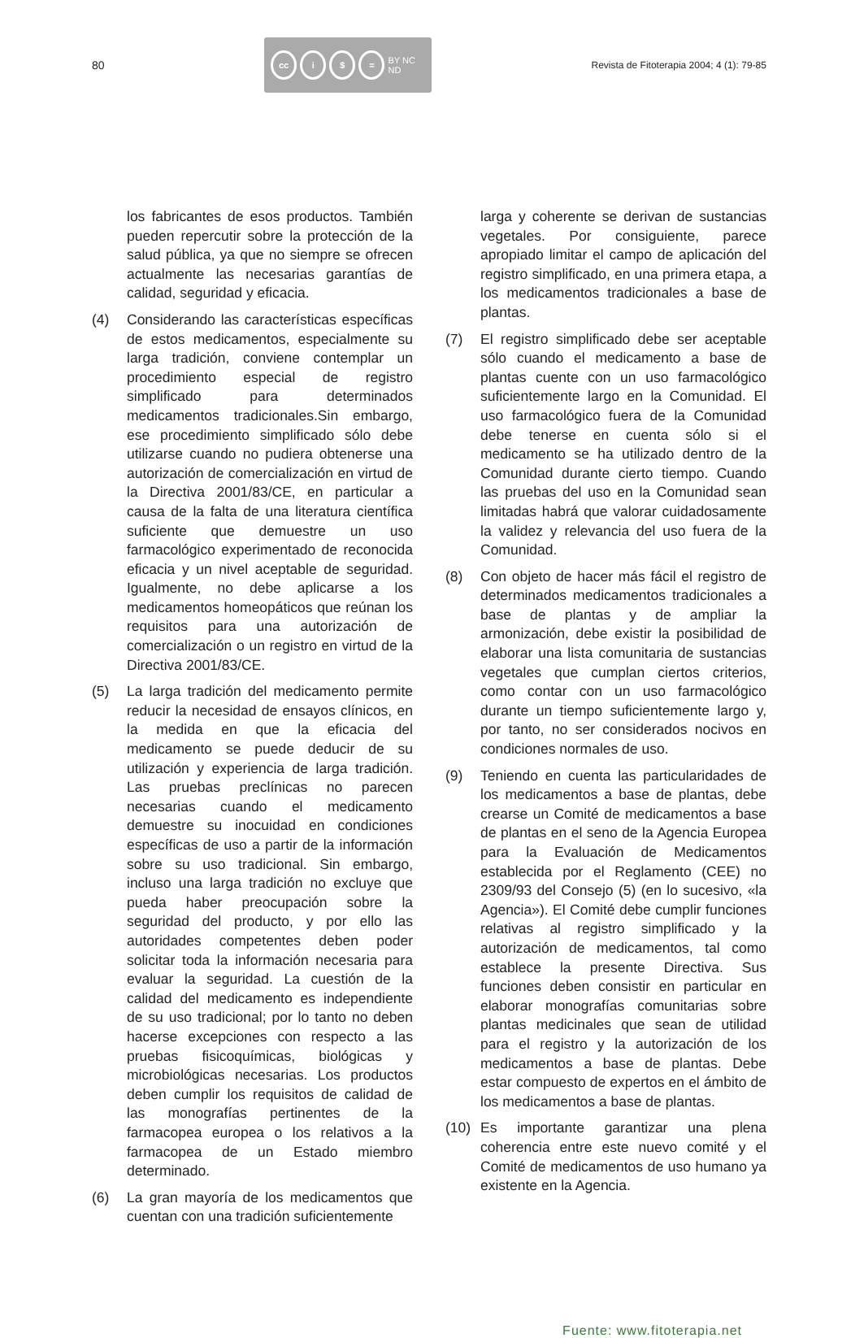80
cc i $ = BY NC ND
Revista de Fitoterapia 2004; 4 (1): 79-85
los fabricantes de esos productos. También pueden repercutir sobre la protección de la salud pública, ya que no siempre se ofrecen actualmente las necesarias garantías de calidad, seguridad y eficacia.
(4) Considerando las características específicas de estos medicamentos, especialmente su larga tradición, conviene contemplar un procedimiento especial de registro simplificado para determinados medicamentos tradicionales.Sin embargo, ese procedimiento simplificado sólo debe utilizarse cuando no pudiera obtenerse una autorización de comercialización en virtud de la Directiva 2001/83/CE, en particular a causa de la falta de una literatura científica suficiente que demuestre un uso farmacológico experimentado de reconocida eficacia y un nivel aceptable de seguridad. Igualmente, no debe aplicarse a los medicamentos homeopáticos que reúnan los requisitos para una autorización de comercialización o un registro en virtud de la Directiva 2001/83/CE.
(5) La larga tradición del medicamento permite reducir la necesidad de ensayos clínicos, en la medida en que la eficacia del medicamento se puede deducir de su utilización y experiencia de larga tradición. Las pruebas preclínicas no parecen necesarias cuando el medicamento demuestre su inocuidad en condiciones específicas de uso a partir de la información sobre su uso tradicional. Sin embargo, incluso una larga tradición no excluye que pueda haber preocupación sobre la seguridad del producto, y por ello las autoridades competentes deben poder solicitar toda la información necesaria para evaluar la seguridad. La cuestión de la calidad del medicamento es independiente de su uso tradicional; por lo tanto no deben hacerse excepciones con respecto a las pruebas fisicoquímicas, biológicas y microbiológicas necesarias. Los productos deben cumplir los requisitos de calidad de las monografías pertinentes de la farmacopea europea o los relativos a la farmacopea de un Estado miembro determinado.
(6) La gran mayoría de los medicamentos que cuentan con una tradición suficientemente
larga y coherente se derivan de sustancias vegetales. Por consiguiente, parece apropiado limitar el campo de aplicación del registro simplificado, en una primera etapa, a los medicamentos tradicionales a base de plantas.
(7) El registro simplificado debe ser aceptable sólo cuando el medicamento a base de plantas cuente con un uso farmacológico suficientemente largo en la Comunidad. El uso farmacológico fuera de la Comunidad debe tenerse en cuenta sólo si el medicamento se ha utilizado dentro de la Comunidad durante cierto tiempo. Cuando las pruebas del uso en la Comunidad sean limitadas habrá que valorar cuidadosamente la validez y relevancia del uso fuera de la Comunidad.
(8) Con objeto de hacer más fácil el registro de determinados medicamentos tradicionales a base de plantas y de ampliar la armonización, debe existir la posibilidad de elaborar una lista comunitaria de sustancias vegetales que cumplan ciertos criterios, como contar con un uso farmacológico durante un tiempo suficientemente largo y, por tanto, no ser considerados nocivos en condiciones normales de uso.
(9) Teniendo en cuenta las particularidades de los medicamentos a base de plantas, debe crearse un Comité de medicamentos a base de plantas en el seno de la Agencia Europea para la Evaluación de Medicamentos establecida por el Reglamento (CEE) no 2309/93 del Consejo (5) (en lo sucesivo, «la Agencia»). El Comité debe cumplir funciones relativas al registro simplificado y la autorización de medicamentos, tal como establece la presente Directiva. Sus funciones deben consistir en particular en elaborar monografías comunitarias sobre plantas medicinales que sean de utilidad para el registro y la autorización de los medicamentos a base de plantas. Debe estar compuesto de expertos en el ámbito de los medicamentos a base de plantas.
(10) Es importante garantizar una plena coherencia entre este nuevo comité y el Comité de medicamentos de uso humano ya existente en la Agencia.
Fuente: www.fitoterapia.net